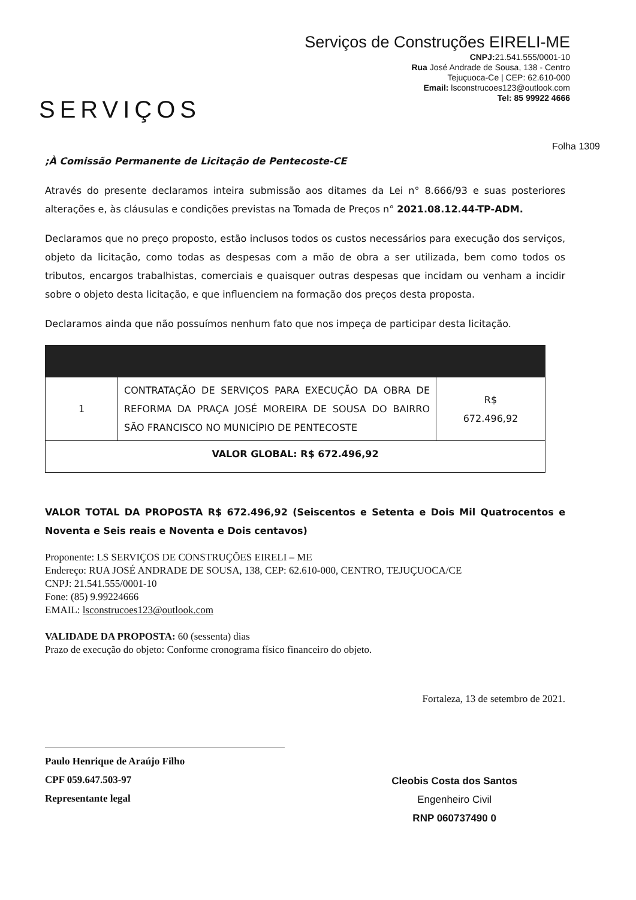SERVIÇOS
Serviços de Construções EIRELI-ME
CNPJ: 21.541.555/0001-10
Rua José Andrade de Sousa, 138 - Centro
Tejuçuoca-Ce | CEP: 62.610-000
Email: lsconstrucoes123@outlook.com
Tel: 85 99922 4666
Folha 1309
;À Comissão Permanente de Licitação de Pentecoste-CE
Através do presente declaramos inteira submissão aos ditames da Lei n° 8.666/93 e suas posteriores alterações e, às cláusulas e condições previstas na Tomada de Preços n° 2021.08.12.44-TP-ADM.
Declaramos que no preço proposto, estão inclusos todos os custos necessários para execução dos serviços, objeto da licitação, como todas as despesas com a mão de obra a ser utilizada, bem como todos os tributos, encargos trabalhistas, comerciais e quaisquer outras despesas que incidam ou venham a incidir sobre o objeto desta licitação, e que influenciem na formação dos preços desta proposta.
Declaramos ainda que não possuímos nenhum fato que nos impeça de participar desta licitação.
| 1 | CONTRATAÇÃO DE SERVIÇOS PARA EXECUÇÃO DA OBRA DE REFORMA DA PRAÇA JOSÉ MOREIRA DE SOUSA DO BAIRRO SÃO FRANCISCO NO MUNICÍPIO DE PENTECOSTE | R$ 672.496,92 |
| VALOR GLOBAL: R$ 672.496,92 | | |
VALOR TOTAL DA PROPOSTA R$ 672.496,92 (Seiscentos e Setenta e Dois Mil Quatrocentos e Noventa e Seis reais e Noventa e Dois centavos)
Proponente: LS SERVIÇOS DE CONSTRUÇÕES EIRELI – ME
Endereço: RUA JOSÉ ANDRADE DE SOUSA, 138, CEP: 62.610-000, CENTRO, TEJUÇUOCA/CE
CNPJ: 21.541.555/0001-10
Fone: (85) 9.99224666
EMAIL: lsconstrucoes123@outlook.com
VALIDADE DA PROPOSTA: 60 (sessenta) dias
Prazo de execução do objeto: Conforme cronograma físico financeiro do objeto.
Fortaleza, 13 de setembro de 2021.
Paulo Henrique de Araújo Filho
CPF 059.647.503-97
Representante legal
Cleobis Costa dos Santos
Engenheiro Civil
RNP 060737490 0